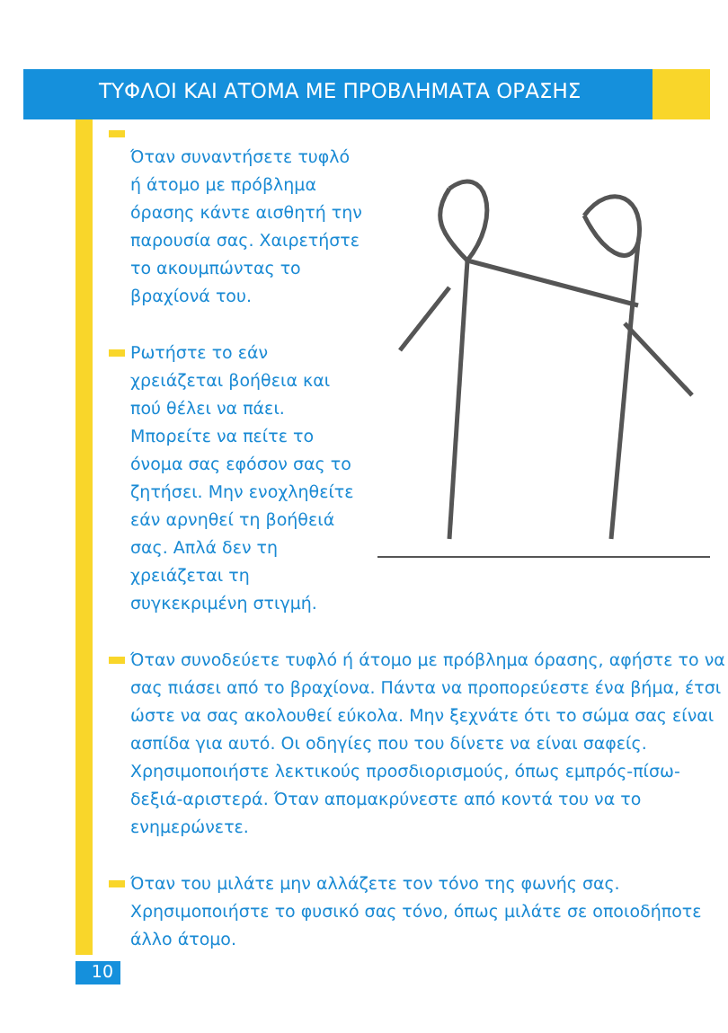ΤΥΦΛΟΙ ΚΑΙ ΑΤΟΜΑ ΜΕ ΠΡΟΒΛΗΜΑΤΑ ΟΡΑΣΗΣ
Όταν συναντήσετε τυφλό ή άτομο με πρόβλημα όρασης κάντε αισθητή την παρουσία σας. Χαιρετήστε το ακουμπώντας το βραχίονά του.
Ρωτήστε το εάν χρειάζεται βοήθεια και πού θέλει να πάει. Μπορείτε να πείτε το όνομα σας εφόσον σας το ζητήσει. Μην ενοχληθείτε εάν αρνηθεί τη βοήθειά σας. Απλά δεν τη χρειάζεται τη συγκεκριμένη στιγμή.
Όταν συνοδεύετε τυφλό ή άτομο με πρόβλημα όρασης, αφήστε το να σας πιάσει από το βραχίονα. Πάντα να προπορεύεστε ένα βήμα, έτσι ώστε να σας ακολουθεί εύκολα. Μην ξεχνάτε ότι το σώμα σας είναι ασπίδα για αυτό. Οι οδηγίες που του δίνετε να είναι σαφείς. Χρησιμοποιήστε λεκτικούς προσδιορισμούς, όπως εμπρός-πίσω-δεξιά-αριστερά. Όταν απομακρύνεστε από κοντά του να το ενημερώνετε.
Όταν του μιλάτε μην αλλάζετε τον τόνο της φωνής σας. Χρησιμοποιήστε το φυσικό σας τόνο, όπως μιλάτε σε οποιοδήποτε άλλο άτομο.
10